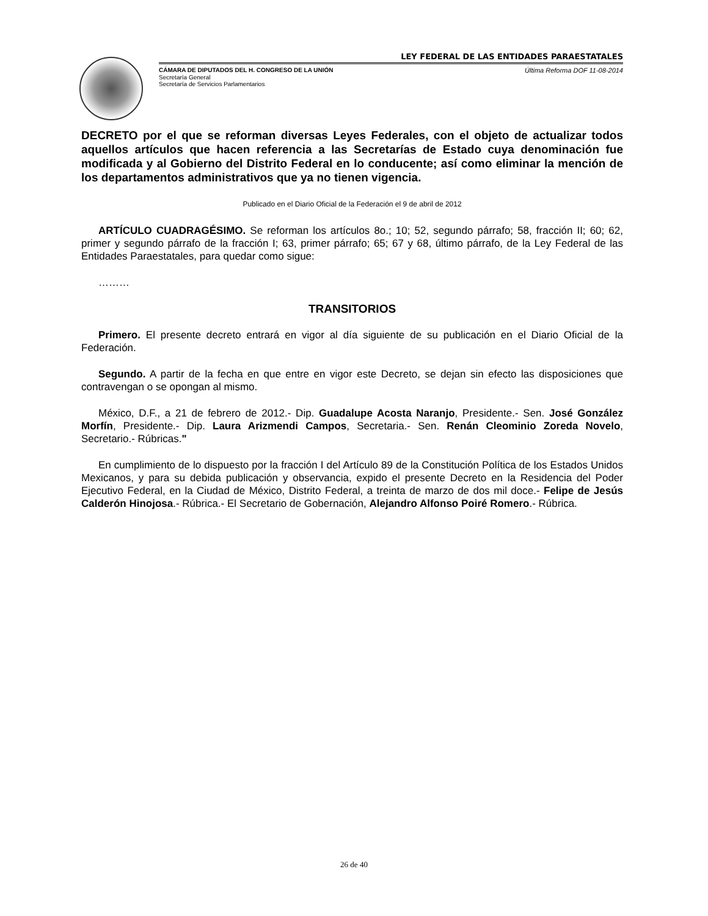LEY FEDERAL DE LAS ENTIDADES PARAESTATALES
CÁMARA DE DIPUTADOS DEL H. CONGRESO DE LA UNIÓN Última Reforma DOF 11-08-2014
Secretaría General
Secretaría de Servicios Parlamentarios
DECRETO por el que se reforman diversas Leyes Federales, con el objeto de actualizar todos aquellos artículos que hacen referencia a las Secretarías de Estado cuya denominación fue modificada y al Gobierno del Distrito Federal en lo conducente; así como eliminar la mención de los departamentos administrativos que ya no tienen vigencia.
Publicado en el Diario Oficial de la Federación el 9 de abril de 2012
ARTÍCULO CUADRAGÉSIMO. Se reforman los artículos 8o.; 10; 52, segundo párrafo; 58, fracción II; 60; 62, primer y segundo párrafo de la fracción I; 63, primer párrafo; 65; 67 y 68, último párrafo, de la Ley Federal de las Entidades Paraestatales, para quedar como sigue:
………
TRANSITORIOS
Primero. El presente decreto entrará en vigor al día siguiente de su publicación en el Diario Oficial de la Federación.
Segundo. A partir de la fecha en que entre en vigor este Decreto, se dejan sin efecto las disposiciones que contravengan o se opongan al mismo.
México, D.F., a 21 de febrero de 2012.- Dip. Guadalupe Acosta Naranjo, Presidente.- Sen. José González Morfín, Presidente.- Dip. Laura Arizmendi Campos, Secretaria.- Sen. Renán Cleominio Zoreda Novelo, Secretario.- Rúbricas."
En cumplimiento de lo dispuesto por la fracción I del Artículo 89 de la Constitución Política de los Estados Unidos Mexicanos, y para su debida publicación y observancia, expido el presente Decreto en la Residencia del Poder Ejecutivo Federal, en la Ciudad de México, Distrito Federal, a treinta de marzo de dos mil doce.- Felipe de Jesús Calderón Hinojosa.- Rúbrica.- El Secretario de Gobernación, Alejandro Alfonso Poiré Romero.- Rúbrica.
26 de 40